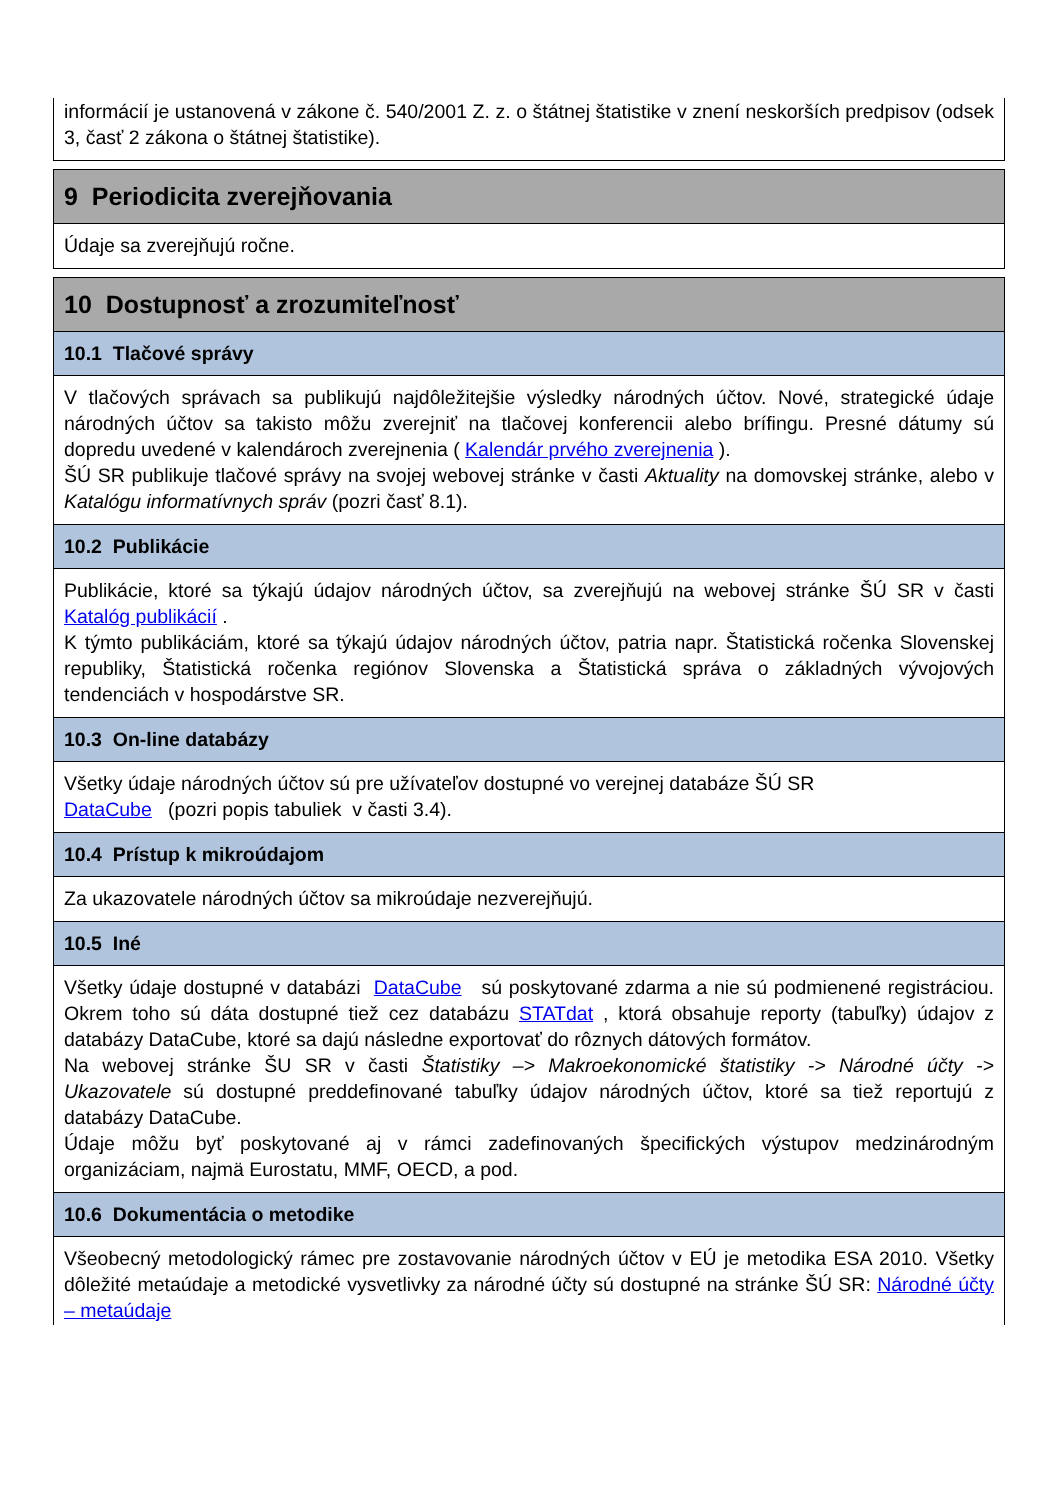informácií je ustanovená v zákone č. 540/2001 Z. z. o štátnej štatistike v znení neskorších predpisov (odsek 3, časť 2 zákona o štátnej štatistike).
9 Periodicita zverejňovania
Údaje sa zverejňujú ročne.
10 Dostupnosť a zrozumiteľnosť
10.1 Tlačové správy
V tlačových správach sa publikujú najdôležitejšie výsledky národných účtov. Nové, strategické údaje národných účtov sa takisto môžu zverejniť na tlačovej konferencii alebo brífingu. Presné dátumy sú dopredu uvedené v kalendároch zverejnenia ( Kalendár prvého zverejnenia ).
ŠÚ SR publikuje tlačové správy na svojej webovej stránke v časti Aktuality na domovskej stránke, alebo v Katalógu informatívnych správ (pozri časť 8.1).
10.2 Publikácie
Publikácie, ktoré sa týkajú údajov národných účtov, sa zverejňujú na webovej stránke ŠÚ SR v časti Katalóg publikácií .
K týmto publikáciám, ktoré sa týkajú údajov národných účtov, patria napr. Štatistická ročenka Slovenskej republiky, Štatistická ročenka regiónov Slovenska a Štatistická správa o základných vývojových tendenciách v hospodárstve SR.
10.3 On-line databázy
Všetky údaje národných účtov sú pre užívateľov dostupné vo verejnej databáze ŠÚ SR
DataCube (pozri popis tabuliek v časti 3.4).
10.4 Prístup k mikroúdajom
Za ukazovatele národných účtov sa mikroúdaje nezverejňujú.
10.5 Iné
Všetky údaje dostupné v databázi DataCube sú poskytované zdarma a nie sú podmienené registráciou. Okrem toho sú dáta dostupné tiež cez databázu STATdat , ktorá obsahuje reporty (tabuľky) údajov z databázy DataCube, ktoré sa dajú následne exportovať do rôznych dátových formátov.
Na webovej stránke ŠU SR v časti Štatistiky –> Makroekonomické štatistiky -> Národné účty -> Ukazovatele sú dostupné preddefinované tabuľky údajov národných účtov, ktoré sa tiež reportujú z databázy DataCube.
Údaje môžu byť poskytované aj v rámci zadefinovaných špecifických výstupov medzinárodným organizáciam, najmä Eurostatu, MMF, OECD, a pod.
10.6 Dokumentácia o metodike
Všeobecný metodologický rámec pre zostavovanie národných účtov v EÚ je metodika ESA 2010. Všetky dôležité metaúdaje a metodické vysvetlivky za národné účty sú dostupné na stránke ŠÚ SR: Národné účty – metaúdaje